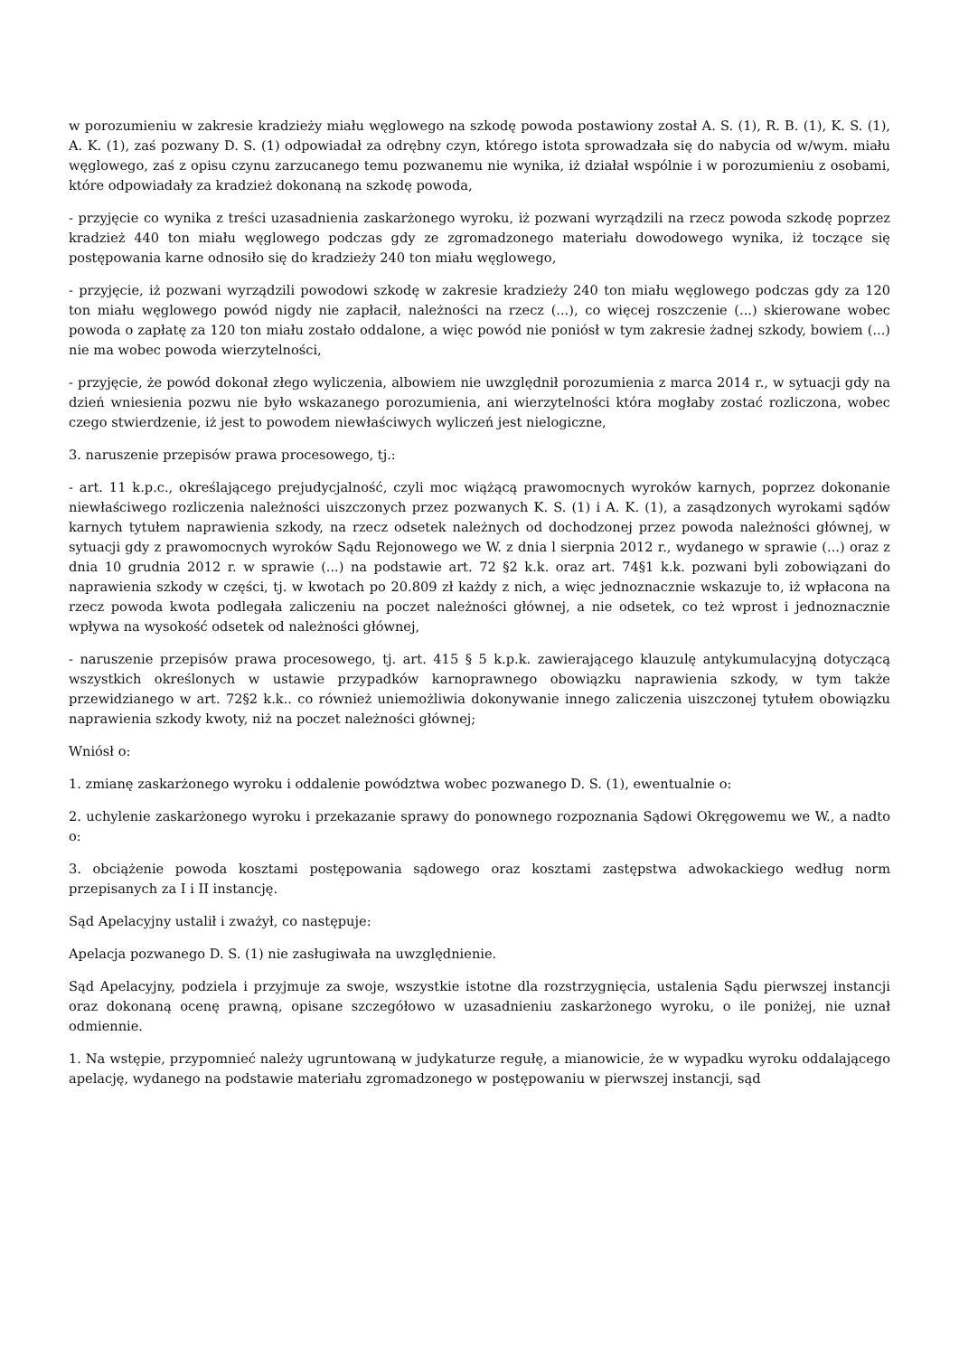w porozumieniu w zakresie kradzieży miału węglowego na szkodę powoda postawiony został A. S. (1), R. B. (1), K. S. (1), A. K. (1), zaś pozwany D. S. (1) odpowiadał za odrębny czyn, którego istota sprowadzała się do nabycia od w/wym. miału węglowego, zaś z opisu czynu zarzucanego temu pozwanemu nie wynika, iż działał wspólnie i w porozumieniu z osobami, które odpowiadały za kradzież dokonaną na szkodę powoda,
- przyjęcie co wynika z treści uzasadnienia zaskarżonego wyroku, iż pozwani wyrządzili na rzecz powoda szkodę poprzez kradzież 440 ton miału węglowego podczas gdy ze zgromadzonego materiału dowodowego wynika, iż toczące się postępowania karne odnosiło się do kradzieży 240 ton miału węglowego,
- przyjęcie, iż pozwani wyrządzili powodowi szkodę w zakresie kradzieży 240 ton miału węglowego podczas gdy za 120 ton miału węglowego powód nigdy nie zapłacił, należności na rzecz (...), co więcej roszczenie (...) skierowane wobec powoda o zapłatę za 120 ton miału zostało oddalone, a więc powód nie poniósł w tym zakresie żadnej szkody, bowiem (...) nie ma wobec powoda wierzytelności,
- przyjęcie, że powód dokonał złego wyliczenia, albowiem nie uwzględnił porozumienia z marca 2014 r., w sytuacji gdy na dzień wniesienia pozwu nie było wskazanego porozumienia, ani wierzytelności która mogłaby zostać rozliczona, wobec czego stwierdzenie, iż jest to powodem niewłaściwych wyliczeń jest nielogiczne,
3. naruszenie przepisów prawa procesowego, tj.:
- art. 11 k.p.c., określającego prejudycjalność, czyli moc wiążącą prawomocnych wyroków karnych, poprzez dokonanie niewłaściwego rozliczenia należności uiszczonych przez pozwanych K. S. (1) i A. K. (1), a zasądzonych wyrokami sądów karnych tytułem naprawienia szkody, na rzecz odsetek należnych od dochodzonej przez powoda należności głównej, w sytuacji gdy z prawomocnych wyroków Sądu Rejonowego we W. z dnia l sierpnia 2012 r., wydanego w sprawie (...) oraz z dnia 10 grudnia 2012 r. w sprawie (...) na podstawie art. 72 §2 k.k. oraz art. 74§1 k.k. pozwani byli zobowiązani do naprawienia szkody w części, tj. w kwotach po 20.809 zł każdy z nich, a więc jednoznacznie wskazuje to, iż wpłacona na rzecz powoda kwota podlegała zaliczeniu na poczet należności głównej, a nie odsetek, co też wprost i jednoznacznie wpływa na wysokość odsetek od należności głównej,
- naruszenie przepisów prawa procesowego, tj. art. 415 § 5 k.p.k. zawierającego klauzulę antykumulacyjną dotyczącą wszystkich określonych w ustawie przypadków karnoprawnego obowiązku naprawienia szkody, w tym także przewidzianego w art. 72§2 k.k.. co również uniemożliwia dokonywanie innego zaliczenia uiszczonej tytułem obowiązku naprawienia szkody kwoty, niż na poczet należności głównej;
Wniósł o:
1. zmianę zaskarżonego wyroku i oddalenie powództwa wobec pozwanego D. S. (1), ewentualnie o:
2. uchylenie zaskarżonego wyroku i przekazanie sprawy do ponownego rozpoznania Sądowi Okręgowemu we W., a nadto o:
3. obciążenie powoda kosztami postępowania sądowego oraz kosztami zastępstwa adwokackiego według norm przepisanych za I i II instancję.
Sąd Apelacyjny ustalił i zważył, co następuje:
Apelacja pozwanego D. S. (1) nie zasługiwała na uwzględnienie.
Sąd Apelacyjny, podziela i przyjmuje za swoje, wszystkie istotne dla rozstrzygnięcia, ustalenia Sądu pierwszej instancji oraz dokonaną ocenę prawną, opisane szczegółowo w uzasadnieniu zaskarżonego wyroku, o ile poniżej, nie uznał odmiennie.
1. Na wstępie, przypomnieć należy ugruntowaną w judykaturze regułę, a mianowicie, że w wypadku wyroku oddalającego apelację, wydanego na podstawie materiału zgromadzonego w postępowaniu w pierwszej instancji, sąd